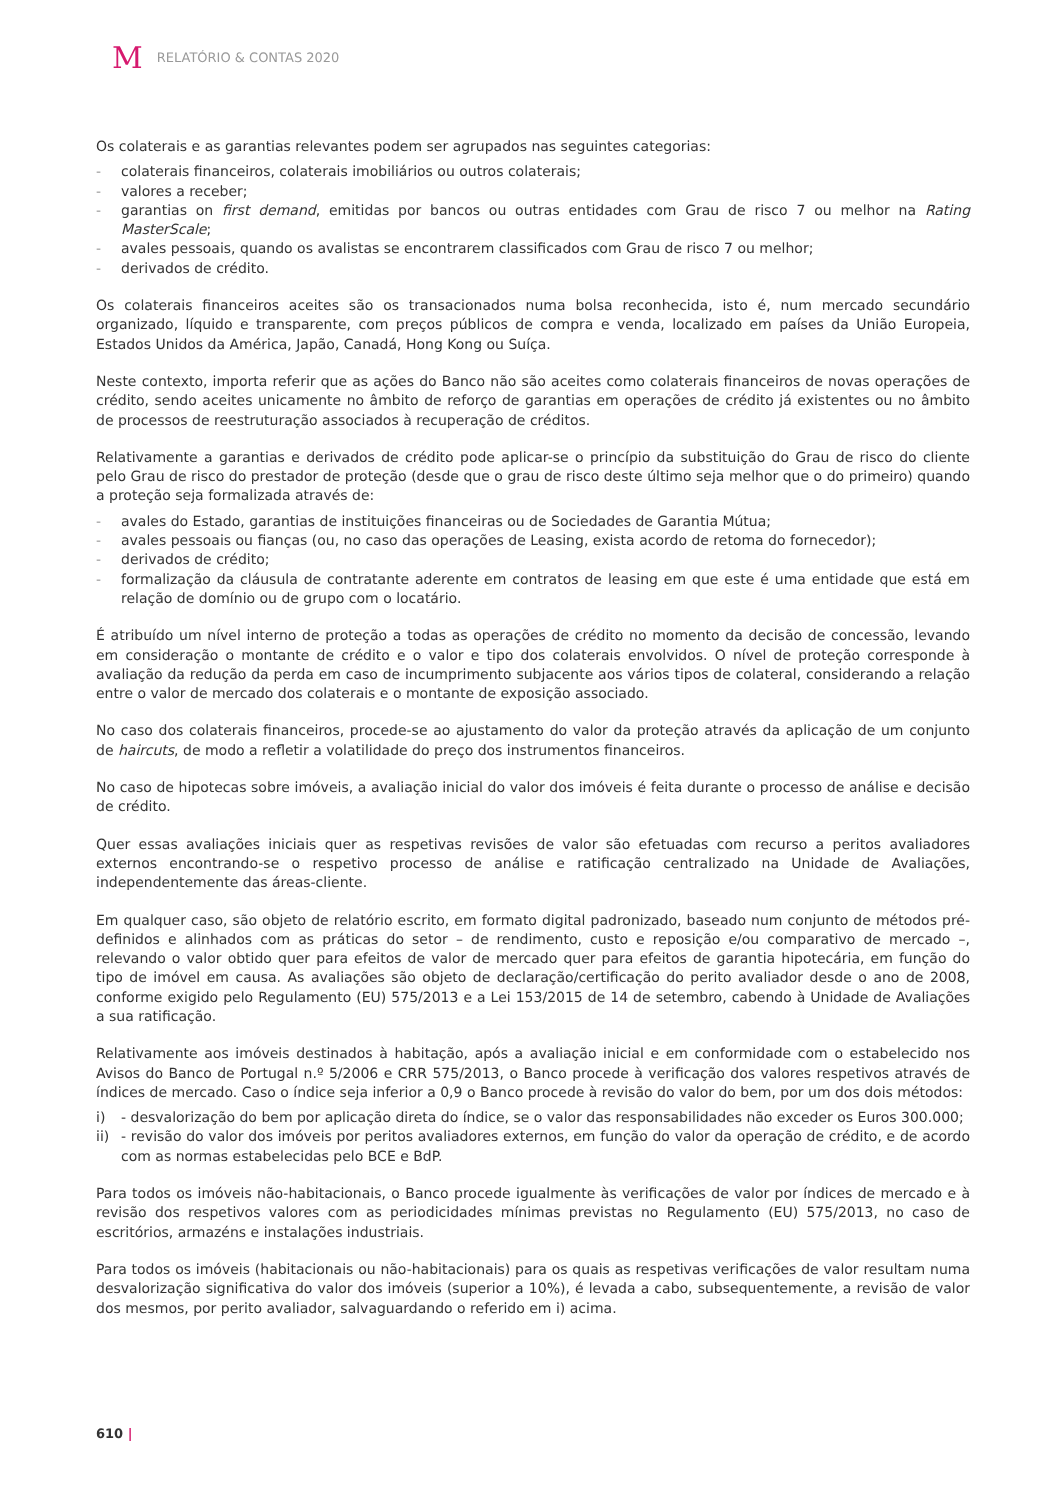M RELATÓRIO & CONTAS 2020
Os colaterais e as garantias relevantes podem ser agrupados nas seguintes categorias:
- colaterais financeiros, colaterais imobiliários ou outros colaterais;
- valores a receber;
- garantias on first demand, emitidas por bancos ou outras entidades com Grau de risco 7 ou melhor na Rating MasterScale;
- avales pessoais, quando os avalistas se encontrarem classificados com Grau de risco 7 ou melhor;
- derivados de crédito.
Os colaterais financeiros aceites são os transacionados numa bolsa reconhecida, isto é, num mercado secundário organizado, líquido e transparente, com preços públicos de compra e venda, localizado em países da União Europeia, Estados Unidos da América, Japão, Canadá, Hong Kong ou Suíça.
Neste contexto, importa referir que as ações do Banco não são aceites como colaterais financeiros de novas operações de crédito, sendo aceites unicamente no âmbito de reforço de garantias em operações de crédito já existentes ou no âmbito de processos de reestruturação associados à recuperação de créditos.
Relativamente a garantias e derivados de crédito pode aplicar-se o princípio da substituição do Grau de risco do cliente pelo Grau de risco do prestador de proteção (desde que o grau de risco deste último seja melhor que o do primeiro) quando a proteção seja formalizada através de:
- avales do Estado, garantias de instituições financeiras ou de Sociedades de Garantia Mútua;
- avales pessoais ou fianças (ou, no caso das operações de Leasing, exista acordo de retoma do fornecedor);
- derivados de crédito;
- formalização da cláusula de contratante aderente em contratos de leasing em que este é uma entidade que está em relação de domínio ou de grupo com o locatário.
É atribuído um nível interno de proteção a todas as operações de crédito no momento da decisão de concessão, levando em consideração o montante de crédito e o valor e tipo dos colaterais envolvidos. O nível de proteção corresponde à avaliação da redução da perda em caso de incumprimento subjacente aos vários tipos de colateral, considerando a relação entre o valor de mercado dos colaterais e o montante de exposição associado.
No caso dos colaterais financeiros, procede-se ao ajustamento do valor da proteção através da aplicação de um conjunto de haircuts, de modo a refletir a volatilidade do preço dos instrumentos financeiros.
No caso de hipotecas sobre imóveis, a avaliação inicial do valor dos imóveis é feita durante o processo de análise e decisão de crédito.
Quer essas avaliações iniciais quer as respetivas revisões de valor são efetuadas com recurso a peritos avaliadores externos encontrando-se o respetivo processo de análise e ratificação centralizado na Unidade de Avaliações, independentemente das áreas-cliente.
Em qualquer caso, são objeto de relatório escrito, em formato digital padronizado, baseado num conjunto de métodos pré-definidos e alinhados com as práticas do setor – de rendimento, custo e reposição e/ou comparativo de mercado –, relevando o valor obtido quer para efeitos de valor de mercado quer para efeitos de garantia hipotecária, em função do tipo de imóvel em causa. As avaliações são objeto de declaração/certificação do perito avaliador desde o ano de 2008, conforme exigido pelo Regulamento (EU) 575/2013 e a Lei 153/2015 de 14 de setembro, cabendo à Unidade de Avaliações a sua ratificação.
Relativamente aos imóveis destinados à habitação, após a avaliação inicial e em conformidade com o estabelecido nos Avisos do Banco de Portugal n.º 5/2006 e CRR 575/2013, o Banco procede à verificação dos valores respetivos através de índices de mercado. Caso o índice seja inferior a 0,9 o Banco procede à revisão do valor do bem, por um dos dois métodos:
i) - desvalorização do bem por aplicação direta do índice, se o valor das responsabilidades não exceder os Euros 300.000;
ii) - revisão do valor dos imóveis por peritos avaliadores externos, em função do valor da operação de crédito, e de acordo com as normas estabelecidas pelo BCE e BdP.
Para todos os imóveis não-habitacionais, o Banco procede igualmente às verificações de valor por índices de mercado e à revisão dos respetivos valores com as periodicidades mínimas previstas no Regulamento (EU) 575/2013, no caso de escritórios, armazéns e instalações industriais.
Para todos os imóveis (habitacionais ou não-habitacionais) para os quais as respetivas verificações de valor resultam numa desvalorização significativa do valor dos imóveis (superior a 10%), é levada a cabo, subsequentemente, a revisão de valor dos mesmos, por perito avaliador, salvaguardando o referido em i) acima.
610 |